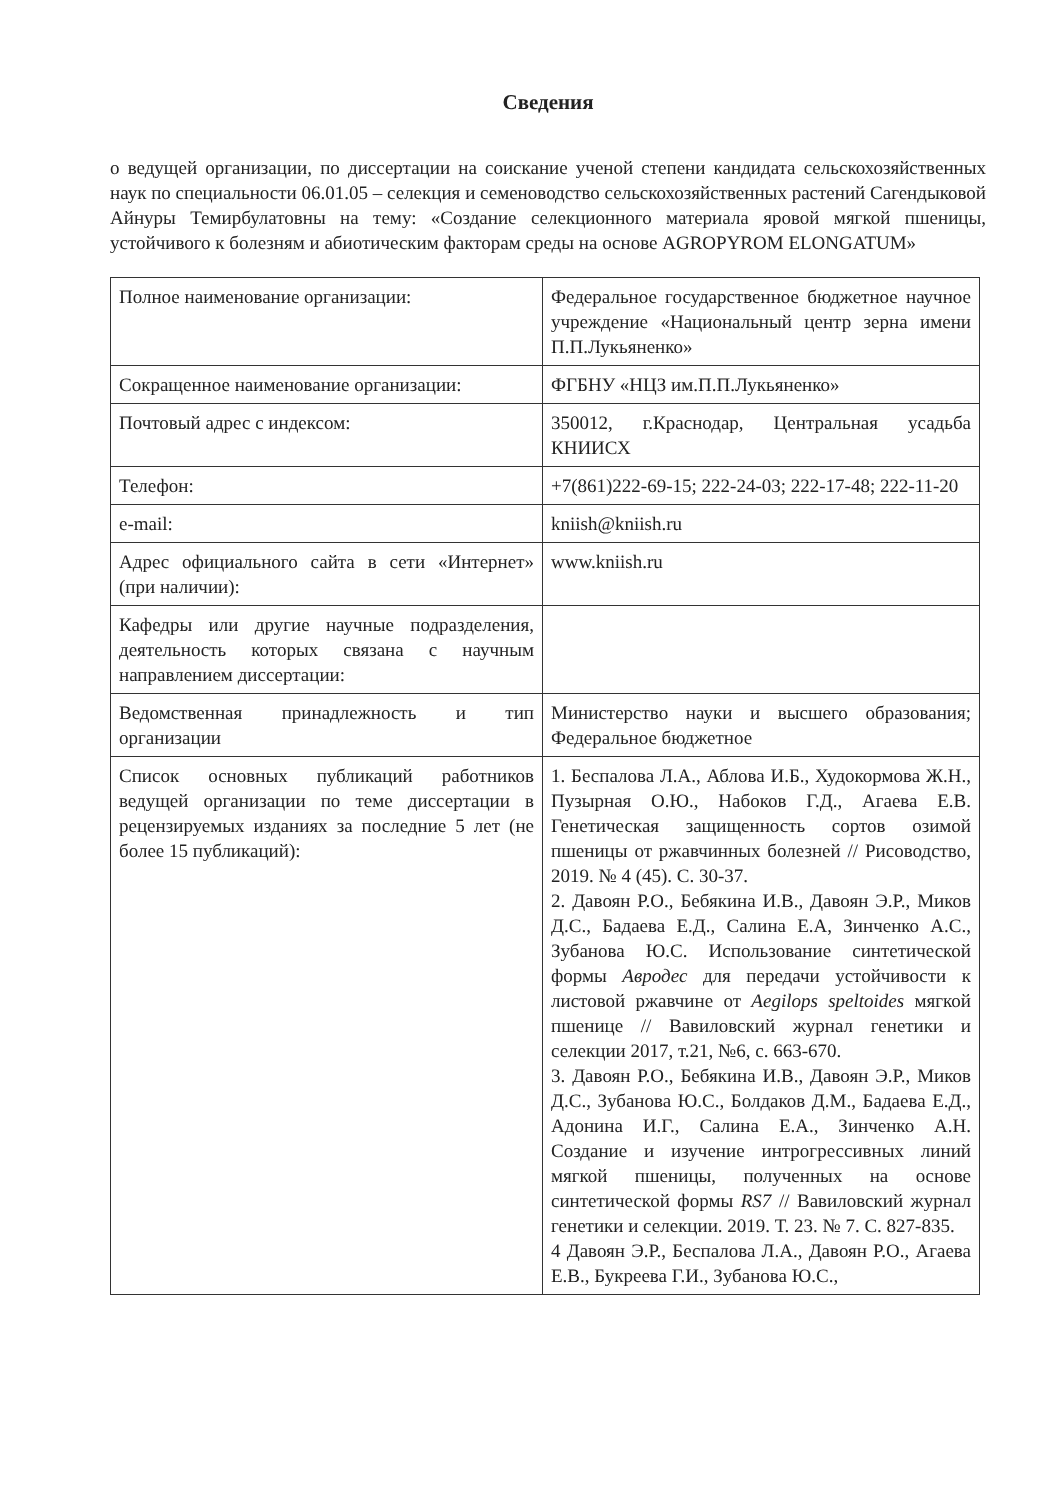Сведения
о ведущей организации, по диссертации на соискание ученой степени кандидата сельскохозяйственных наук по специальности 06.01.05 – селекция и семеноводство сельскохозяйственных растений Сагендыковой Айнуры Темирбулатовны на тему: «Создание селекционного материала яровой мягкой пшеницы, устойчивого к болезням и абиотическим факторам среды на основе AGROPYROM ELONGATUM»
| Полное наименование организации: | Федеральное государственное бюджетное научное учреждение «Национальный центр зерна имени П.П.Лукьяненко» |
| Сокращенное наименование организации: | ФГБНУ «НЦЗ им.П.П.Лукьяненко» |
| Почтовый адрес с индексом: | 350012, г.Краснодар, Центральная усадьба КНИИСХ |
| Телефон: | +7(861)222-69-15; 222-24-03; 222-17-48; 222-11-20 |
| e-mail: | kniish@kniish.ru |
| Адрес официального сайта в сети «Интернет» (при наличии): | www.kniish.ru |
| Кафедры или другие научные подразделения, деятельность которых связана с научным направлением диссертации: | |
| Ведомственная принадлежность и тип организации | Министерство науки и высшего образования; Федеральное бюджетное |
| Список основных публикаций работников ведущей организации по теме диссертации в рецензируемых изданиях за последние 5 лет (не более 15 публикаций): | 1. Беспалова Л.А., Аблова И.Б., Худокормова Ж.Н., Пузырная О.Ю., Набоков Г.Д., Агаева Е.В. Генетическая защищенность сортов озимой пшеницы от ржавчинных болезней // Рисоводство, 2019. № 4 (45). С. 30-37. 2. Давоян Р.О., Бебякина И.В., Давоян Э.Р., Миков Д.С., Бадаева Е.Д., Салина Е.А, Зинченко А.С., Зубанова Ю.С. Использование синтетической формы Авродес для передачи устойчивости к листовой ржавчине от Aegilops speltoides мягкой пшенице // Вавиловский журнал генетики и селекции 2017, т.21, №6, с. 663-670. 3. Давоян Р.О., Бебякина И.В., Давоян Э.Р., Миков Д.С., Зубанова Ю.С., Болдаков Д.М., Бадаева Е.Д., Адонина И.Г., Салина Е.А., Зинченко А.Н. Создание и изучение интрогрессивных линий мягкой пшеницы, полученных на основе синтетической формы RS7 // Вавиловский журнал генетики и селекции. 2019. Т. 23. № 7. С. 827-835. 4 Давоян Э.Р., Беспалова Л.А., Давоян Р.О., Агаева Е.В., Букреева Г.И., Зубанова Ю.С., |